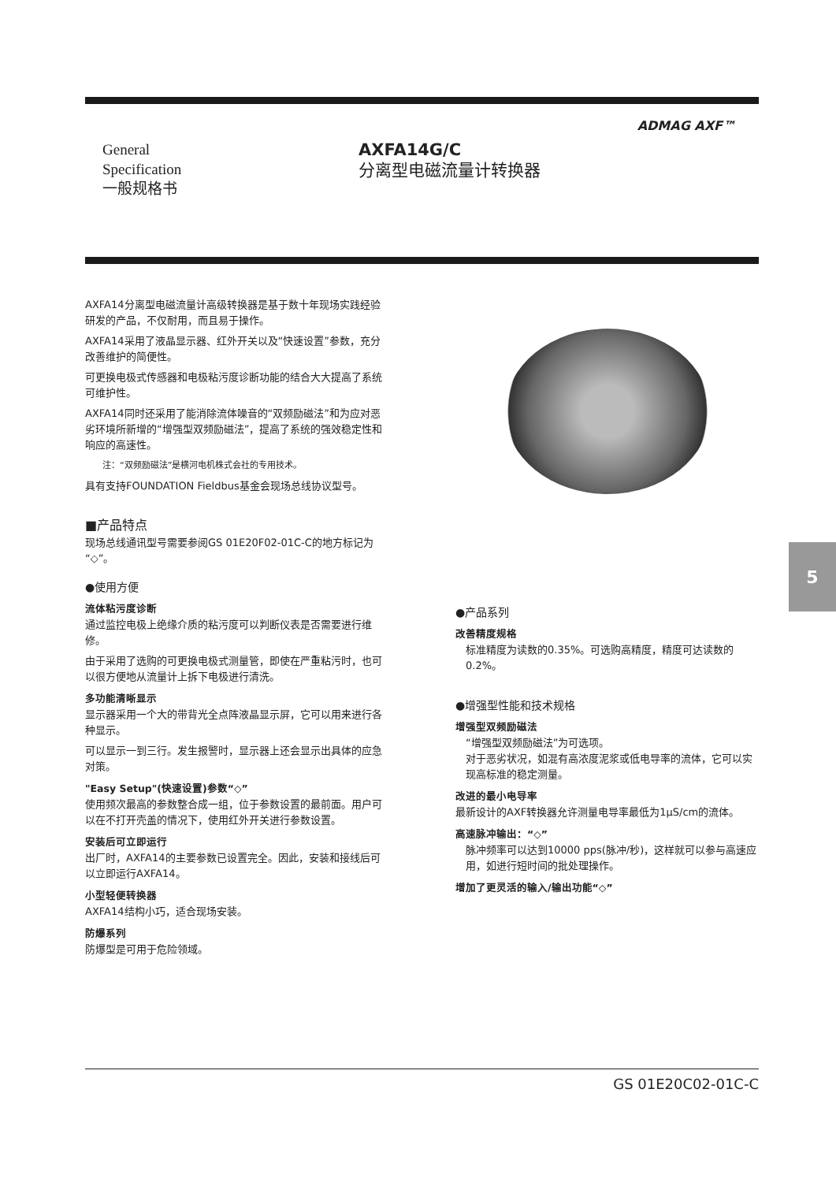ADMAG AXF™
General
Specification
一般规格书
AXFA14G/C
分离型电磁流量计转换器
AXFA14分离型电磁流量计高级转换器是基于数十年现场实践经验研发的产品，不仅耐用，而且易于操作。
AXFA14采用了液晶显示器、红外开关以及“快速设置”参数，充分改善维护的简便性。
可更换电极式传感器和电极粘污度诊断功能的结合大大提高了系统可维护性。
AXFA14同时还采用了能消除流体噪音的“双频励磁法”和为应对恶劣环境所新增的“增强型双频励磁法”，提高了系统的强效稳定性和响应的高速性。
注：“双频励磁法”是横河电机株式会社的专用技术。
具有支持FOUNDATION Fieldbus基金会现场总线协议型号。
■产品特点
现场总线通讯型号需要参阅GS 01E20F02-01C-C的地方标记为“◇”。
●使用方便
流体粘污度诊断
通过监控电极上绝缘介质的粘污度可以判断仪表是否需要进行维修。
由于采用了选购的可更换电极式测量管，即使在严重粘污时，也可以很方便地从流量计上拆下电极进行清洗。
多功能清晰显示
显示器采用一个大的带背光全点阵液晶显示屏，它可以用来进行各种显示。
可以显示一到三行。发生报警时，显示器上还会显示出具体的应急对策。
"Easy Setup"(快速设置)参数“◇”
使用频次最高的参数整合成一组，位于参数设置的最前面。用户可以在不打开壳盖的情况下，使用红外开关进行参数设置。
安装后可立即运行
出厂时，AXFA14的主要参数已设置完全。因此，安装和接线后可以立即运行AXFA14。
小型轻便转换器
AXFA14结构小巧，适合现场安装。
防爆系列
防爆型是可用于危险领域。
●产品系列
改善精度规格
标准精度为读数的0.35%。可选购高精度，精度可达读数的0.2%。
●增强型性能和技术规格
增强型双频励磁法
“增强型双频励磁法”为可选项。
对于恶劣状况，如混有高浓度泥浆或低电导率的流体，它可以实现高标准的稳定测量。
改进的最小电导率
最新设计的AXF转换器允许测量电导率最低为1μS/cm的流体。
高速脉冲输出：“◇”
脉冲频率可以达到10000 pps(脉冲/秒)，这样就可以参与高速应用，如进行短时间的批处理操作。
增加了更灵活的输入/输出功能“◇”
5
GS 01E20C02-01C-C